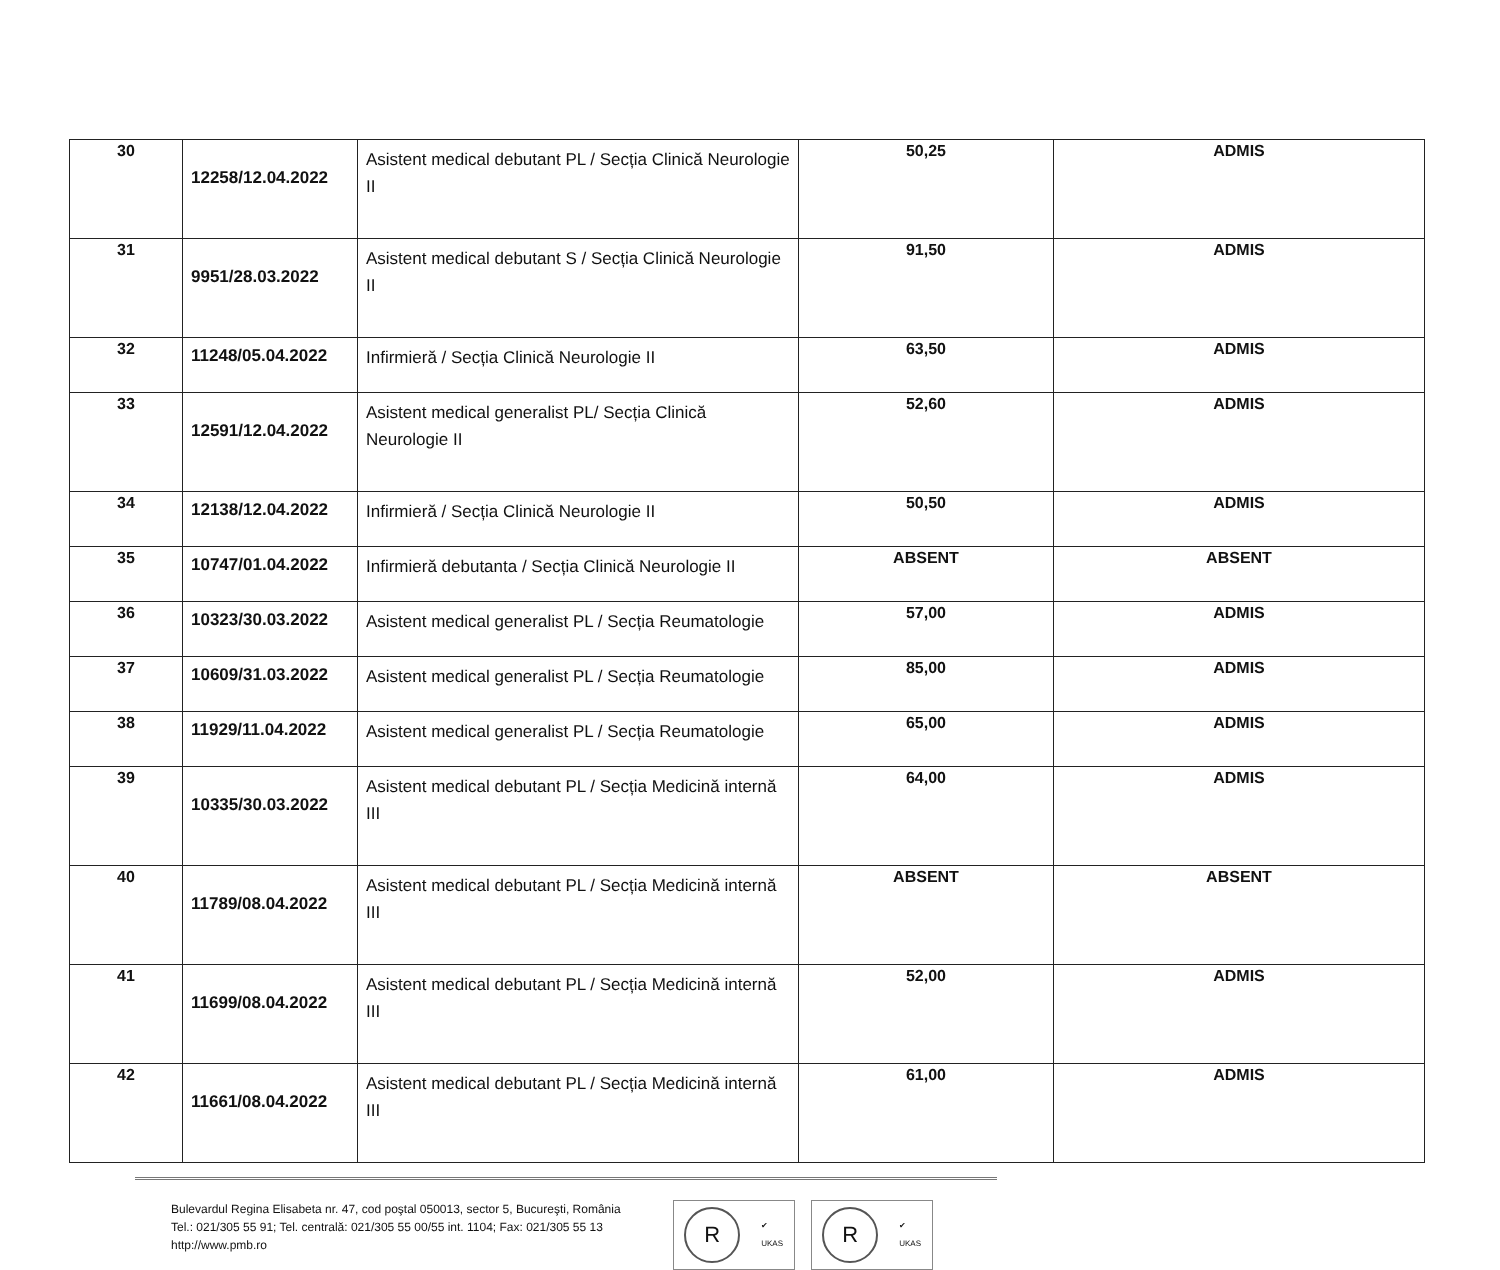| 30 | 12258/12.04.2022 | Asistent medical debutant PL / Secția Clinică Neurologie II | 50,25 | ADMIS |
| 31 | 9951/28.03.2022 | Asistent medical debutant S / Secția Clinică Neurologie II | 91,50 | ADMIS |
| 32 | 11248/05.04.2022 | Infirmieră / Secția Clinică Neurologie II | 63,50 | ADMIS |
| 33 | 12591/12.04.2022 | Asistent medical generalist PL/ Secția Clinică Neurologie II | 52,60 | ADMIS |
| 34 | 12138/12.04.2022 | Infirmieră / Secția Clinică Neurologie II | 50,50 | ADMIS |
| 35 | 10747/01.04.2022 | Infirmieră debutanta / Secția Clinică Neurologie II | ABSENT | ABSENT |
| 36 | 10323/30.03.2022 | Asistent medical generalist PL / Secția Reumatologie | 57,00 | ADMIS |
| 37 | 10609/31.03.2022 | Asistent medical generalist PL / Secția Reumatologie | 85,00 | ADMIS |
| 38 | 11929/11.04.2022 | Asistent medical generalist PL / Secția Reumatologie | 65,00 | ADMIS |
| 39 | 10335/30.03.2022 | Asistent medical debutant PL / Secția Medicină internă III | 64,00 | ADMIS |
| 40 | 11789/08.04.2022 | Asistent medical debutant PL / Secția Medicină internă III | ABSENT | ABSENT |
| 41 | 11699/08.04.2022 | Asistent medical debutant PL / Secția Medicină internă III | 52,00 | ADMIS |
| 42 | 11661/08.04.2022 | Asistent medical debutant PL / Secția Medicină internă III | 61,00 | ADMIS |
Bulevardul Regina Elisabeta nr. 47, cod poştal 050013, sector 5, Bucureşti, România
Tel.: 021/305 55 91; Tel. centrală: 021/305 55 00/55 int. 1104; Fax: 021/305 55 13
http://www.pmb.ro
R
✔
UKAS
R
✔
UKAS